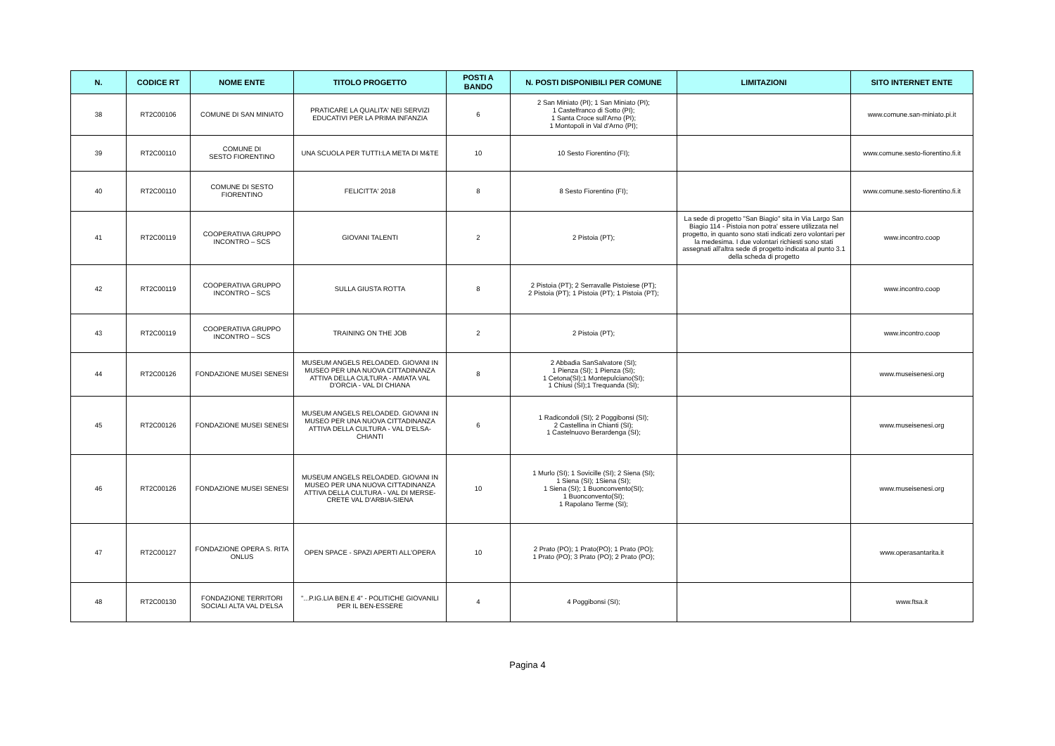| N. | CODICE RT | NOME ENTE | TITOLO PROGETTO | POSTI A BANDO | N. POSTI DISPONIBILI PER COMUNE | LIMITAZIONI | SITO INTERNET ENTE |
| --- | --- | --- | --- | --- | --- | --- | --- |
| 38 | RT2C00106 | COMUNE DI SAN MINIATO | PRATICARE LA QUALITA' NEI SERVIZI EDUCATIVI PER LA PRIMA INFANZIA | 6 | 2 San Miniato (PI); 1 San Miniato (PI); 1 Castelfranco di Sotto (PI); 1 Santa Croce sull'Arno (PI); 1 Montopoli in Val d'Arno (PI); | | www.comune.san-miniato.pi.it |
| 39 | RT2C00110 | COMUNE DI SESTO FIORENTINO | UNA SCUOLA PER TUTTI:LA META DI M&TE | 10 | 10 Sesto Fiorentino (FI); | | www.comune.sesto-fiorentino.fi.it |
| 40 | RT2C00110 | COMUNE DI SESTO FIORENTINO | FELICITTA' 2018 | 8 | 8 Sesto Fiorentino (FI); | | www.comune.sesto-fiorentino.fi.it |
| 41 | RT2C00119 | COOPERATIVA GRUPPO INCONTRO – SCS | GIOVANI TALENTI | 2 | 2 Pistoia (PT); | La sede di progetto "San Biagio" sita in Via Largo San Biagio 114 - Pistoia non potra' essere utilizzata nel progetto, in quanto sono stati indicati zero volontari per la medesima. I due volontari richiesti sono stati assegnati all'altra sede di progetto indicata al punto 3.1 della scheda di progetto | www.incontro.coop |
| 42 | RT2C00119 | COOPERATIVA GRUPPO INCONTRO – SCS | SULLA GIUSTA ROTTA | 8 | 2 Pistoia (PT); 2 Serravalle Pistoiese (PT); 2 Pistoia (PT); 1 Pistoia (PT); 1 Pistoia (PT); | | www.incontro.coop |
| 43 | RT2C00119 | COOPERATIVA GRUPPO INCONTRO – SCS | TRAINING ON THE JOB | 2 | 2 Pistoia (PT); | | www.incontro.coop |
| 44 | RT2C00126 | FONDAZIONE MUSEI SENESI | MUSEUM ANGELS RELOADED. GIOVANI IN MUSEO PER UNA NUOVA CITTADINANZA ATTIVA DELLA CULTURA - AMIATA VAL D'ORCIA - VAL DI CHIANA | 8 | 2 Abbadia SanSalvatore (SI); 1 Pienza (SI); 1 Pienza (SI); 1 Cetona(SI);1 Montepulciano(SI); 1 Chiusi (SI);1 Trequanda (SI); | | www.museisenesi.org |
| 45 | RT2C00126 | FONDAZIONE MUSEI SENESI | MUSEUM ANGELS RELOADED. GIOVANI IN MUSEO PER UNA NUOVA CITTADINANZA ATTIVA DELLA CULTURA - VAL D'ELSA-CHIANTI | 6 | 1 Radicondoli (SI); 2 Poggibonsi (SI); 2 Castellina in Chianti (SI); 1 Castelnuovo Berardenga (SI); | | www.museisenesi.org |
| 46 | RT2C00126 | FONDAZIONE MUSEI SENESI | MUSEUM ANGELS RELOADED. GIOVANI IN MUSEO PER UNA NUOVA CITTADINANZA ATTIVA DELLA CULTURA - VAL DI MERSE-CRETE VAL D'ARBIA-SIENA | 10 | 1 Murlo (SI); 1 Sovicille (SI); 2 Siena (SI); 1 Siena (SI); 1Siena (SI); 1 Siena (SI); 1 Buonconvento(SI); 1 Buonconvento(SI); 1 Rapolano Terme (SI); | | www.museisenesi.org |
| 47 | RT2C00127 | FONDAZIONE OPERA S. RITA ONLUS | OPEN SPACE - SPAZI APERTI ALL'OPERA | 10 | 2 Prato (PO); 1 Prato(PO); 1 Prato (PO); 1 Prato (PO); 3 Prato (PO); 2 Prato (PO); | | www.operasantarita.it |
| 48 | RT2C00130 | FONDAZIONE TERRITORI SOCIALI ALTA VAL D'ELSA | "...P.IG.LIA BEN.E 4" - POLITICHE GIOVANILI PER IL BEN-ESSERE | 4 | 4 Poggibonsi (SI); | | www.ftsa.it |
Pagina 4